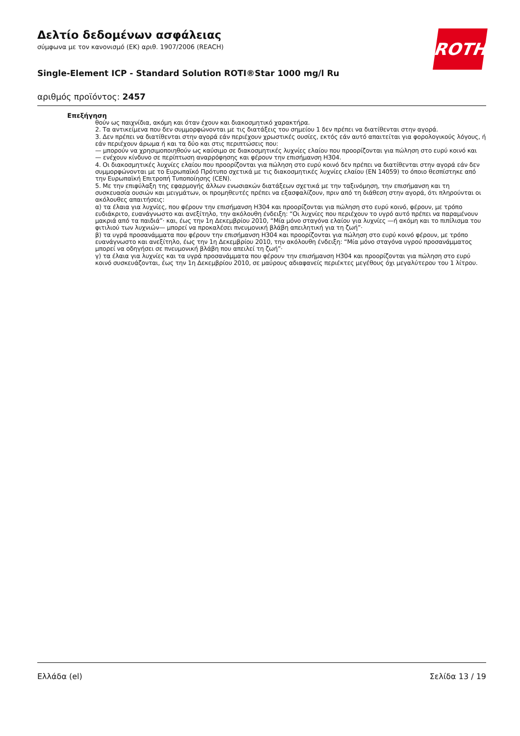ROTH
Δελτίο δεδομένων ασφάλειας
σύμφωνα με τον κανονισμό (ΕΚ) αριθ. 1907/2006 (REACH)
Single-Element ICP - Standard Solution ROTI®Star 1000 mg/l Ru
αριθμός προϊόντος: 2457
Επεξήγηση
θούν ως παιχνίδια, ακόμη και όταν έχουν και διακοσμητικό χαρακτήρα.
2. Τα αντικείμενα που δεν συμμορφώνονται με τις διατάξεις του σημείου 1 δεν πρέπει να διατίθενται στην αγορά.
3. Δεν πρέπει να διατίθενται στην αγορά εάν περιέχουν χρωστικές ουσίες, εκτός εάν αυτό απαιτείται για φορολογικούς λόγους, ή εάν περιέχουν άρωμα ή και τα δύο και στις περιπτώσεις που:
— μπορούν να χρησιμοποιηθούν ως καύσιμο σε διακοσμητικές λυχνίες ελαίου που προορίζονται για πώληση στο ευρύ κοινό και
— ενέχουν κίνδυνο σε περίπτωση αναρρόφησης και φέρουν την επισήμανση H304.
4. Οι διακοσμητικές λυχνίες ελαίου που προορίζονται για πώληση στο ευρύ κοινό δεν πρέπει να διατίθενται στην αγορά εάν δεν συμμορφώνονται με το Ευρωπαϊκό Πρότυπο σχετικά με τις διακοσμητικές λυχνίες ελαίου (EN 14059) το όποιο θεσπίστηκε από την Ευρωπαϊκή Επιτροπή Τυποποίησης (CEN).
5. Με την επιφύλαξη της εφαρμογής άλλων ενωσιακών διατάξεων σχετικά με την ταξινόμηση, την επισήμανση και τη συσκευασία ουσιών και μειγμάτων, οι προμηθευτές πρέπει να εξασφαλίζουν, πριν από τη διάθεση στην αγορά, ότι πληρούνται οι ακόλουθες απαιτήσεις:
α) τα έλαια για λυχνίες, που φέρουν την επισήμανση H304 και προορίζονται για πώληση στο ευρύ κοινό, φέρουν, με τρόπο ευδιάκριτο, ευανάγνωστο και ανεξίτηλο, την ακόλουθη ένδειξη: “Οι λυχνίες που περιέχουν το υγρό αυτό πρέπει να παραμένουν μακριά από τα παιδιά”· και, έως την 1η Δεκεμβρίου 2010, “Μία μόνο σταγόνα ελαίου για λυχνίες —ή ακόμη και το πιπίλισμα του φιτιλιού των λυχνιών— μπορεί να προκαλέσει πνευμονική βλάβη απειλητική για τη ζωή”·
β) τα υγρά προσανάμματα που φέρουν την επισήμανση H304 και προορίζονται για πώληση στο ευρύ κοινό φέρουν, με τρόπο ευανάγνωστο και ανεξίτηλο, έως την 1η Δεκεμβρίου 2010, την ακόλουθη ένδειξη: “Μία μόνο σταγόνα υγρού προσανάμματος μπορεί να οδηγήσει σε πνευμονική βλάβη που απειλεί τη ζωή”·
γ) τα έλαια για λυχνίες και τα υγρά προσανάμματα που φέρουν την επισήμανση H304 και προορίζονται για πώληση στο ευρύ κοινό συσκευάζονται, έως την 1η Δεκεμβρίου 2010, σε μαύρους αδιαφανείς περιέκτες μεγέθους όχι μεγαλύτερου του 1 λίτρου.
Ελλάδα (el) Σελίδα 13 / 19